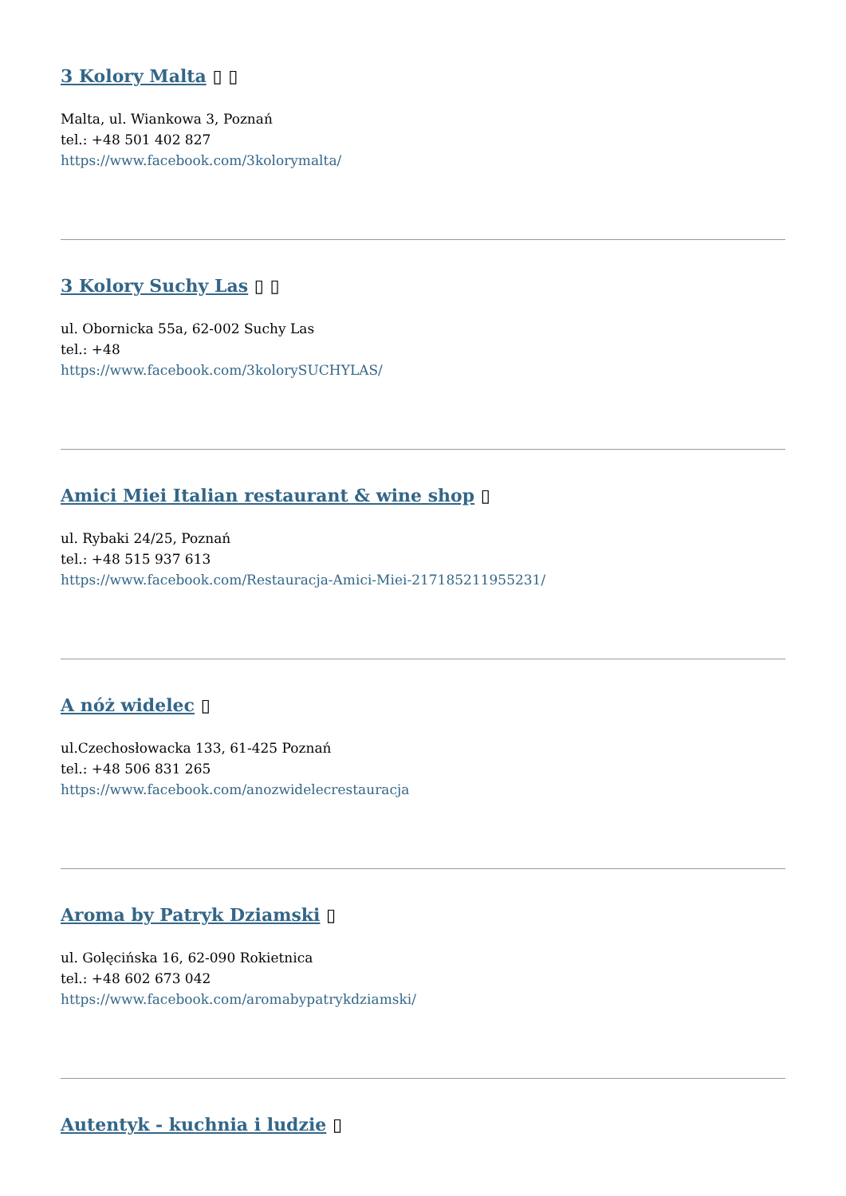3 Kolory Malta ▯ ▯
Malta, ul. Wiankowa 3, Poznań
tel.: +48 501 402 827
https://www.facebook.com/3kolorymalta/
3 Kolory Suchy Las ▯ ▯
ul. Obornicka 55a, 62-002 Suchy Las
tel.: +48
https://www.facebook.com/3kolorySUCHYLAS/
Amici Miei Italian restaurant & wine shop ▯
ul. Rybaki 24/25, Poznań
tel.: +48 515 937 613
https://www.facebook.com/Restauracja-Amici-Miei-217185211955231/
A nóż widelec ▯
ul.Czechosłowacka 133, 61-425 Poznań
tel.: +48 506 831 265
https://www.facebook.com/anozwidelecrestauracja
Aroma by Patryk Dziamski ▯
ul. Golęcińska 16, 62-090 Rokietnica
tel.: +48 602 673 042
https://www.facebook.com/aromabypatrykdziamski/
Autentyk - kuchnia i ludzie ▯